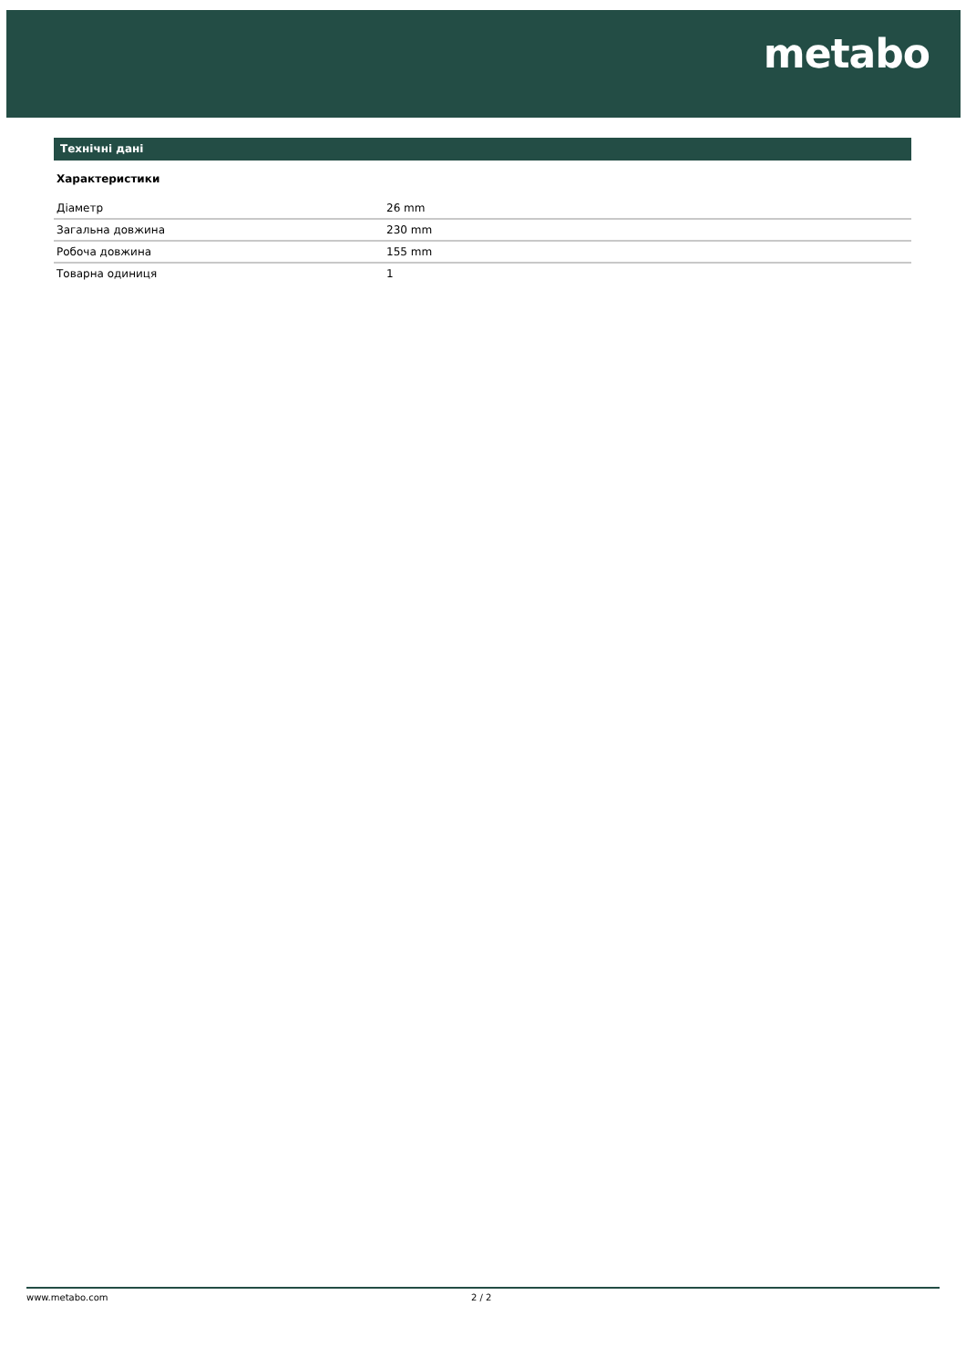metabo
Технічні дані
Характеристики
| Діаметр | 26 mm |
| Загальна довжина | 230 mm |
| Робоча довжина | 155 mm |
| Товарна одиниця | 1 |
www.metabo.com 2 / 2